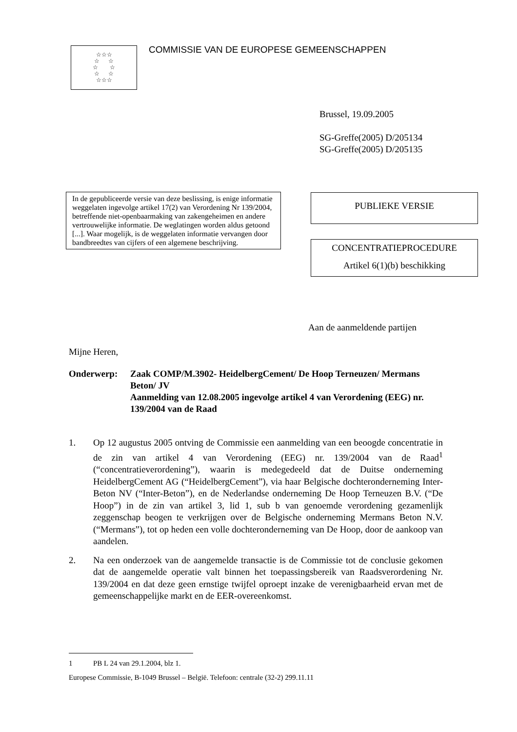☆☆☆
☆ ☆
☆ ☆
☆ ☆
☆☆☆
COMMISSIE VAN DE EUROPESE GEMEENSCHAPPEN
Brussel, 19.09.2005
SG-Greffe(2005) D/205134
SG-Greffe(2005) D/205135
In de gepubliceerde versie van deze beslissing, is enige informatie weggelaten ingevolge artikel 17(2) van Verordening Nr 139/2004, betreffende niet-openbaarmaking van zakengeheimen en andere vertrouwelijke informatie. De weglatingen worden aldus getoond [...]. Waar mogelijk, is de weggelaten informatie vervangen door bandbreedtes van cijfers of een algemene beschrijving.
PUBLIEKE VERSIE
CONCENTRATIEPROCEDURE
Artikel 6(1)(b) beschikking
Aan de aanmeldende partijen
Mijne Heren,
Onderwerp: Zaak COMP/M.3902- HeidelbergCement/ De Hoop Terneuzen/ Mermans Beton/ JV
Aanmelding van 12.08.2005 ingevolge artikel 4 van Verordening (EEG) nr. 139/2004 van de Raad
1. Op 12 augustus 2005 ontving de Commissie een aanmelding van een beoogde concentratie in de zin van artikel 4 van Verordening (EEG) nr. 139/2004 van de Raad<sup>1</sup> (“concentratieverordening”), waarin is medegedeeld dat de Duitse onderneming HeidelbergCement AG (“HeidelbergCement”), via haar Belgische dochteronderneming Inter-Beton NV (“Inter-Beton”), en de Nederlandse onderneming De Hoop Terneuzen B.V. (“De Hoop”) in de zin van artikel 3, lid 1, sub b van genoemde verordening gezamenlijk zeggenschap beogen te verkrijgen over de Belgische onderneming Mermans Beton N.V. (“Mermans”), tot op heden een volle dochteronderneming van De Hoop, door de aankoop van aandelen.
2. Na een onderzoek van de aangemelde transactie is de Commissie tot de conclusie gekomen dat de aangemelde operatie valt binnen het toepassingsbereik van Raadsverordening Nr. 139/2004 en dat deze geen ernstige twijfel oproept inzake de verenigbaarheid ervan met de gemeenschappelijke markt en de EER-overeenkomst.
1 PB L 24 van 29.1.2004, blz 1.
Europese Commissie, B-1049 Brussel – België. Telefoon: centrale (32-2) 299.11.11